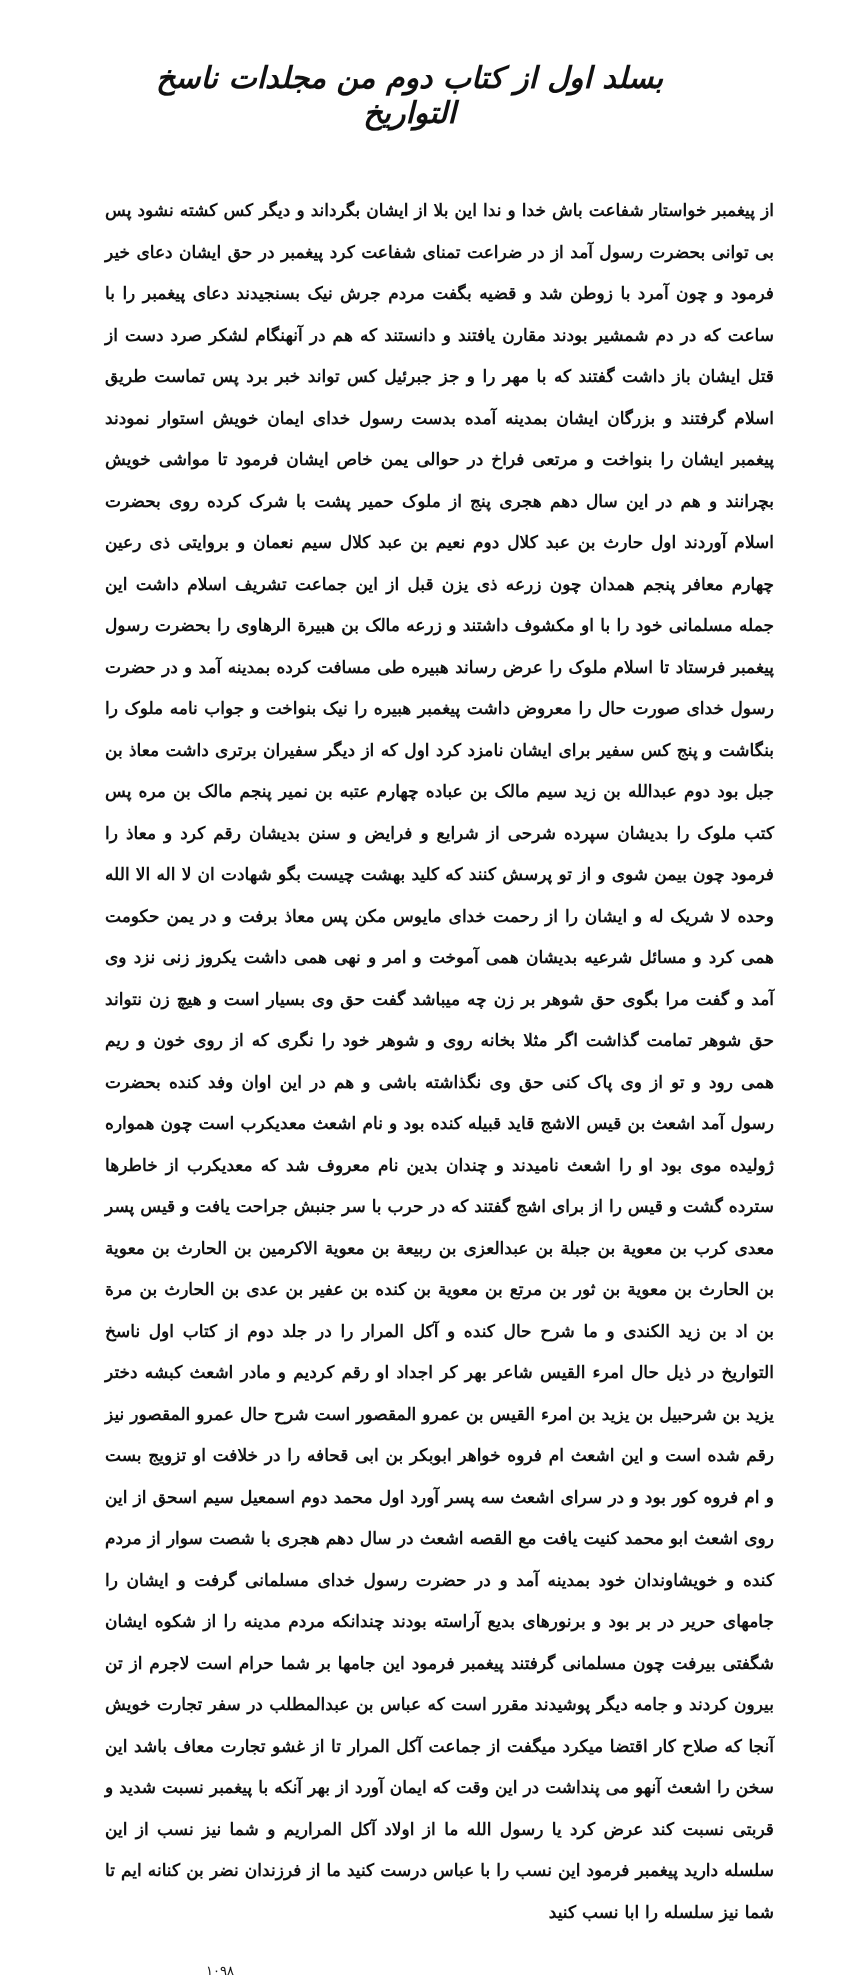بسلد اول از کتاب دوم من مجلدات ناسخ التواریخ
از پیغمبر خواستار شفاعت باش خدا و ندا این بلا از ایشان بگرداند و دیگر کس کشته نشود پس بی توانی بحضرت رسول آمد از در ضراعت تمنای شفاعت کرد پیغمبر در حق ایشان دعای خیر فرمود و چون آمرد با زوطن شد و قضیه بگفت مردم جرش نیک بسنجیدند دعای پیغمبر را با ساعت که در دم شمشیر بودند مقارن یافتند و دانستند که هم در آنهنگام لشکر صرد دست از قتل ایشان باز داشت گفتند که با مهر را و جز جبرئیل کس تواند خبر برد پس تماست طریق اسلام گرفتند و بزرگان ایشان بمدینه آمده بدست رسول خدای ایمان خویش استوار نمودند پیغمبر ایشان را بنواخت و مرتعی فراخ در حوالی یمن خاص ایشان فرمود تا مواشی خویش بچرانند و هم در این سال دهم هجری پنج از ملوک حمیر پشت با شرک کرده روی بحضرت اسلام آوردند اول حارث بن عبد کلال دوم نعیم بن عبد کلال سیم نعمان و بروایتی ذی رعین چهارم معافر پنجم همدان چون زرعه ذی یزن قبل از این جماعت تشریف اسلام داشت این جمله مسلمانی خود را با او مکشوف داشتند و زرعه مالک بن هبیرة الرهاوی را بحضرت رسول پیغمبر فرستاد تا اسلام ملوک را عرض رساند هبیره طی مسافت کرده بمدینه آمد و در حضرت رسول خدای صورت حال را معروض داشت پیغمبر هبیره را نیک بنواخت و جواب نامه ملوک را بنگاشت و پنج کس سفیر برای ایشان نامزد کرد اول که از دیگر سفیران برتری داشت معاذ بن جبل بود دوم عبدالله بن زید سیم مالک بن عباده چهارم عتبه بن نمیر پنجم مالک بن مره پس کتب ملوک را بدیشان سپرده شرحی از شرایع و فرایض و سنن بدیشان رقم کرد و معاذ را فرمود چون بیمن شوی و از تو پرسش کنند که کلید بهشت چیست بگو شهادت ان لا اله الا الله وحده لا شریک له و ایشان را از رحمت خدای مایوس مکن پس معاذ برفت و در یمن حکومت همی کرد و مسائل شرعیه بدیشان همی آموخت و امر و نهی همی داشت یکروز زنی نزد وی آمد و گفت مرا بگوی حق شوهر بر زن چه میباشد گفت حق وی بسیار است و هیچ زن نتواند حق شوهر تمامت گذاشت اگر مثلا بخانه روی و شوهر خود را نگری که از روی خون و ریم همی رود و تو از وی پاک کنی حق وی نگذاشته باشی و هم در این اوان وفد کنده بحضرت رسول آمد اشعث بن قیس الاشج قاید قبیله کنده بود و نام اشعث معدیکرب است چون همواره ژولیده موی بود او را اشعث نامیدند و چندان بدین نام معروف شد که معدیکرب از خاطرها سترده گشت و قیس را از برای اشج گفتند که در حرب با سر جنبش جراحت یافت و قیس پسر معدی کرب بن معویة بن جبلة بن عبدالعزی بن ربیعة بن معویة الاکرمین بن الحارث بن معویة بن الحارث بن معویة بن ثور بن مرتع بن معویة بن کنده بن عفیر بن عدی بن الحارث بن مرة بن اد بن زید الکندی و ما شرح حال کنده و آکل المرار را در جلد دوم از کتاب اول ناسخ التواریخ در ذیل حال امرء القیس شاعر بهر کر اجداد او رقم کردیم و مادر اشعث کبشه دختر یزید بن شرحبیل بن یزید بن امرء القیس بن عمرو المقصور است شرح حال عمرو المقصور نیز رقم شده است و این اشعث ام فروه خواهر ابوبکر بن ابی قحافه را در خلافت او تزویج بست و ام فروه کور بود و در سرای اشعث سه پسر آورد اول محمد دوم اسمعیل سیم اسحق از این روی اشعث ابو محمد کنیت یافت مع القصه اشعث در سال دهم هجری با شصت سوار از مردم کنده و خویشاوندان خود بمدینه آمد و در حضرت رسول خدای مسلمانی گرفت و ایشان را جامهای حریر در بر بود و برنورهای بدیع آراسته بودند چندانکه مردم مدینه را از شکوه ایشان شگفتی بیرفت چون مسلمانی گرفتند پیغمبر فرمود این جامها بر شما حرام است لاجرم از تن بیرون کردند و جامه دیگر پوشیدند مقرر است که عباس بن عبدالمطلب در سفر تجارت خویش آنجا که صلاح کار اقتضا میکرد میگفت از جماعت آکل المرار تا از غشو تجارت معاف باشد این سخن را اشعث آنهو می پنداشت در این وقت که ایمان آورد از بهر آنکه با پیغمبر نسبت شدید و قربتی نسبت کند عرض کرد یا رسول الله ما از اولاد آکل المراریم و شما نیز نسب از این سلسله دارید پیغمبر فرمود این نسب را با عباس درست کنید ما از فرزندان نضر بن کنانه ایم تا شما نیز سلسله را ابا نسب کنید
۱۰۹۸